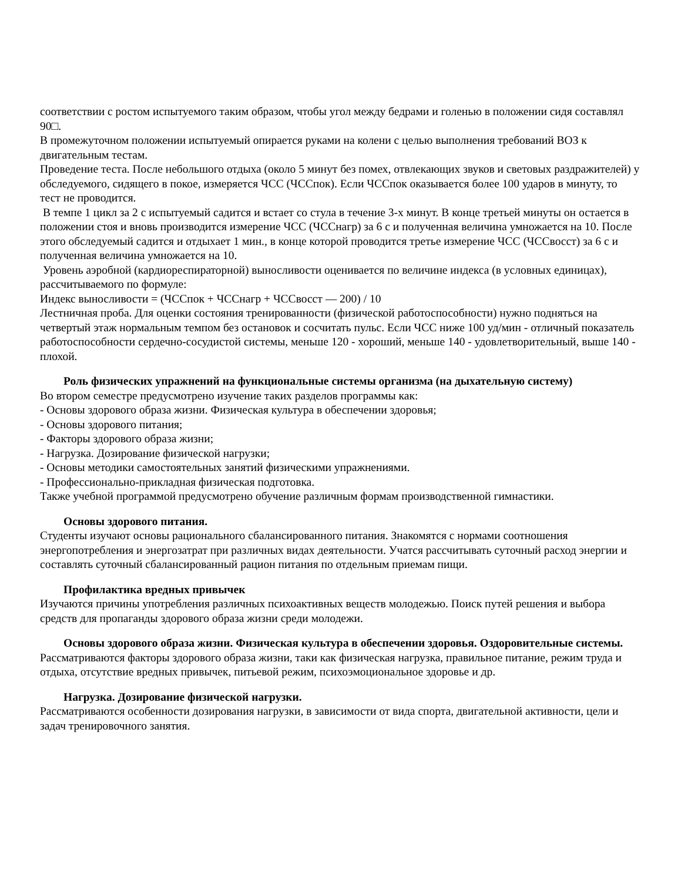соответствии с ростом испытуемого таким образом, чтобы угол между бедрами и голенью в положении сидя составлял 90□.
В промежуточном положении испытуемый опирается руками на колени с целью выполнения требований ВОЗ к двигательным тестам.
Проведение теста. После небольшого отдыха (около 5 минут без помех, отвлекающих звуков и световых раздражителей) у обследуемого, сидящего в покое, измеряется ЧСС (ЧССпок). Если ЧССпок оказывается более 100 ударов в минуту, то тест не проводится.
В темпе 1 цикл за 2 с испытуемый садится и встает со стула в течение 3-х минут. В конце третьей минуты он остается в положении стоя и вновь производится измерение ЧСС (ЧССнагр) за 6 с и полученная величина умножается на 10. После этого обследуемый садится и отдыхает 1 мин., в конце которой проводится третье измерение ЧСС (ЧССвосст) за 6 с и полученная величина умножается на 10.
Уровень аэробной (кардиореспираторной) выносливости оценивается по величине индекса (в условных единицах), рассчитываемого по формуле:
Индекс выносливости = (ЧССпок + ЧССнагр + ЧССвосст — 200) / 10
Лестничная проба. Для оценки состояния тренированности (физической работоспособности) нужно подняться на четвертый этаж нормальным темпом без остановок и сосчитать пульс. Если ЧСС ниже 100 уд/мин - отличный показатель работоспособности сердечно-сосудистой системы, меньше 120 - хороший, меньше 140 - удовлетворительный, выше 140 - плохой.
Роль физических упражнений на функциональные системы организма (на дыхательную систему)
Во втором семестре предусмотрено изучение таких разделов программы как:
- Основы здорового образа жизни. Физическая культура в обеспечении здоровья;
- Основы здорового питания;
- Факторы здорового образа жизни;
- Нагрузка. Дозирование физической нагрузки;
- Основы методики самостоятельных занятий физическими упражнениями.
- Профессионально-прикладная физическая подготовка.
Также учебной программой предусмотрено обучение различным формам производственной гимнастики.
Основы здорового питания.
Студенты изучают основы рационального сбалансированного питания. Знакомятся с нормами соотношения энергопотребления и энергозатрат при различных видах деятельности. Учатся рассчитывать суточный расход энергии и составлять суточный сбалансированный рацион питания по отдельным приемам пищи.
Профилактика вредных привычек
Изучаются причины употребления различных психоактивных веществ молодежью. Поиск путей решения и выбора средств для пропаганды здорового образа жизни среди молодежи.
Основы здорового образа жизни. Физическая культура в обеспечении здоровья. Оздоровительные системы.
Рассматриваются факторы здорового образа жизни, таки как физическая нагрузка, правильное питание, режим труда и отдыха, отсутствие вредных привычек, питьевой режим, психоэмоциональное здоровье и др.
Нагрузка. Дозирование физической нагрузки.
Рассматриваются особенности дозирования нагрузки, в зависимости от вида спорта, двигательной активности, цели и задач тренировочного занятия.